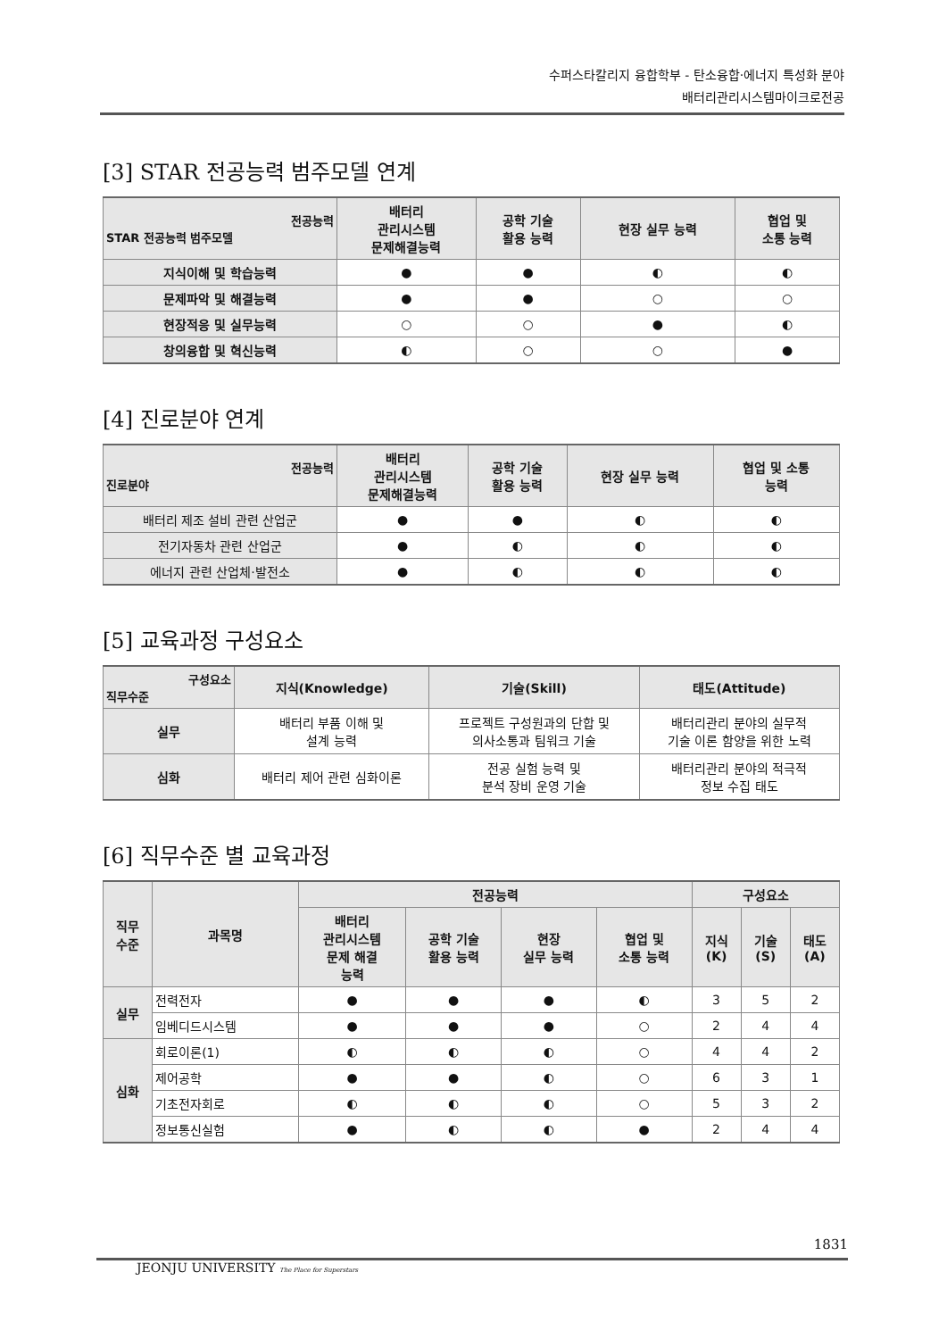수퍼스타칼리지 융합학부 - 탄소융합·에너지 특성화 분야
배터리관리시스템마이크로전공
[3] STAR 전공능력 범주모델 연계
| 전공능력 STAR 전공능력 범주모델 | 배터리 관리시스템 문제해결능력 | 공학 기술 활용 능력 | 현장 실무 능력 | 협업 및 소통 능력 |
| --- | --- | --- | --- | --- |
| 지식이해 및 학습능력 | ● | ● | ◐ | ◐ |
| 문제파악 및 해결능력 | ● | ● | ○ | ○ |
| 현장적응 및 실무능력 | ○ | ○ | ● | ◐ |
| 창의융합 및 혁신능력 | ◐ | ○ | ○ | ● |
[4] 진로분야 연계
| 전공능력 진로분야 | 배터리 관리시스템 문제해결능력 | 공학 기술 활용 능력 | 현장 실무 능력 | 협업 및 소통 능력 |
| --- | --- | --- | --- | --- |
| 배터리 제조 설비 관련 산업군 | ● | ● | ◐ | ◐ |
| 전기자동차 관련 산업군 | ● | ◐ | ◐ | ◐ |
| 에너지 관련 산업체·발전소 | ● | ◐ | ◐ | ◐ |
[5] 교육과정 구성요소
| 구성요소 직무수준 | 지식(Knowledge) | 기술(Skill) | 태도(Attitude) |
| --- | --- | --- | --- |
| 실무 | 배터리 부품 이해 및 설계 능력 | 프로젝트 구성원과의 단합 및 의사소통과 팀워크 기술 | 배터리관리 분야의 실무적 기술 이론 함양을 위한 노력 |
| 심화 | 배터리 제어 관련 심화이론 | 전공 실험 능력 및 분석 장비 운영 기술 | 배터리관리 분야의 적극적 정보 수집 태도 |
[6] 직무수준 별 교육과정
| 직무 수준 | 과목명 | 전공능력 | | | | 구성요소 | | |
| --- | --- | --- | --- | --- | --- | --- | --- | --- |
| | | 배터리 관리시스템 문제 해결 능력 | 공학 기술 활용 능력 | 현장 실무 능력 | 협업 및 소통 능력 | 지식 (K) | 기술 (S) | 태도 (A) |
| 실무 | 전력전자 | ● | ● | ● | ◐ | 3 | 5 | 2 |
| | 임베디드시스템 | ● | ● | ● | ○ | 2 | 4 | 4 |
| 심화 | 회로이론(1) | ◐ | ◐ | ◐ | ○ | 4 | 4 | 2 |
| | 제어공학 | ● | ● | ◐ | ○ | 6 | 3 | 1 |
| | 기초전자회로 | ◐ | ◐ | ◐ | ○ | 5 | 3 | 2 |
| | 정보통신실험 | ● | ◐ | ◐ | ● | 2 | 4 | 4 |
1831
JEONJU UNIVERSITY The Place for Superstars